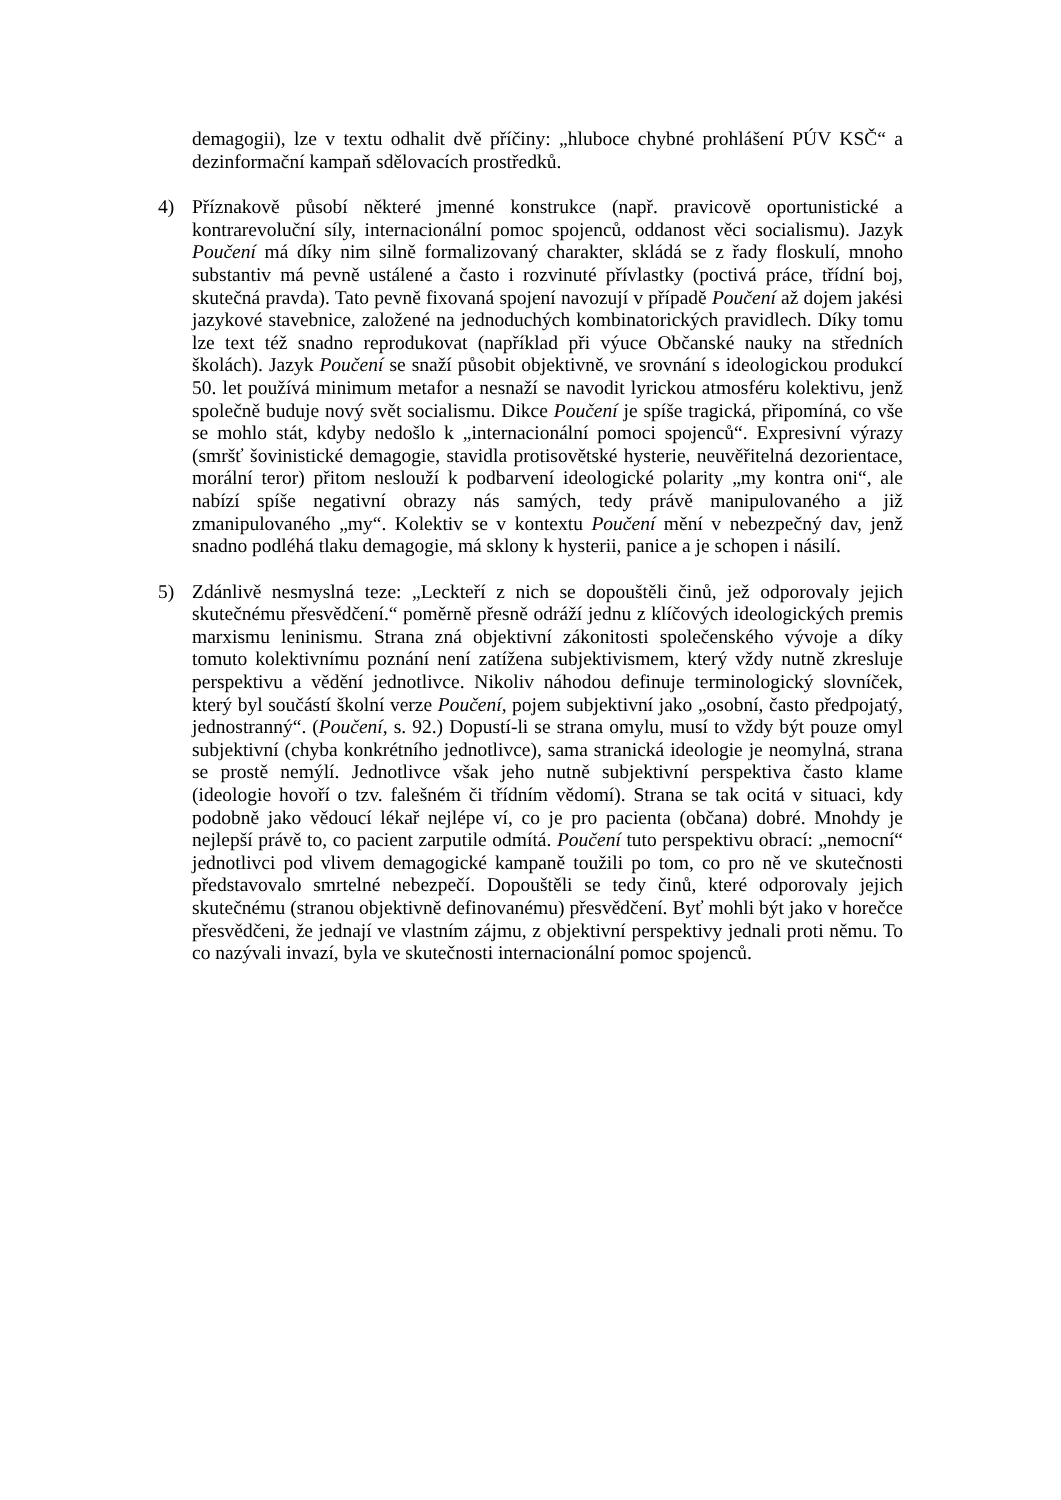demagogii), lze v textu odhalit dvě příčiny: „hluboce chybné prohlášení PÚV KSČ“ a dezinformační kampaň sdělovacích prostředků.
4) Příznakově působí některé jmenné konstrukce (např. pravicově oportunistické a kontrarevoluční síly, internacionální pomoc spojenců, oddanost věci socialismu). Jazyk Poučení má díky nim silně formalizovaný charakter, skládá se z řady floskulí, mnoho substantiv má pevně ustálené a často i rozvinuté přívlastky (poctivá práce, třídní boj, skutečná pravda). Tato pevně fixovaná spojení navozují v případě Poučení až dojem jakési jazykové stavebnice, založené na jednoduchých kombinatorických pravidlech. Díky tomu lze text též snadno reprodukovat (například při výuce Občanské nauky na středních školách). Jazyk Poučení se snaží působit objektivně, ve srovnání s ideologickou produkcí 50. let používá minimum metafor a nesnaží se navodit lyrickou atmosféru kolektivu, jenž společně buduje nový svět socialismu. Dikce Poučení je spíše tragická, připomíná, co vše se mohlo stát, kdyby nedošlo k „internacionální pomoci spojenců“. Expresivní výrazy (smršť šovinistické demagogie, stavidla protisovětské hysterie, neuvěřitelná dezorientace, morální teror) přitom neslouží k podbarvení ideologické polarity „my kontra oni“, ale nabízí spíše negativní obrazy nás samých, tedy právě manipulovaného a již zmanipulovaného „my“. Kolektiv se v kontextu Poučení mění v nebezpečný dav, jenž snadno podléhá tlaku demagogie, má sklony k hysterii, panice a je schopen i násilí.
5) Zdánlivě nesmyslná teze: „Leckteří z nich se dopouštěli činů, jež odporovaly jejich skutečnému přesvědčení.“ poměrně přesně odráží jednu z klíčových ideologických premis marxismu leninismu. Strana zná objektivní zákonitosti společenského vývoje a díky tomuto kolektivnímu poznání není zatížena subjektivismem, který vždy nutně zkresluje perspektivu a vědění jednotlivce. Nikoliv náhodou definuje terminologický slovníček, který byl součástí školní verze Poučení, pojem subjektivní jako „osobní, často předpojatý, jednostranný“. (Poučení, s. 92.) Dopustí-li se strana omylu, musí to vždy být pouze omyl subjektivní (chyba konkrétního jednotlivce), sama stranická ideologie je neomylná, strana se prostě nemýlí. Jednotlivce však jeho nutně subjektivní perspektiva často klame (ideologie hovoří o tzv. falešném či třídním vědomí). Strana se tak ocitá v situaci, kdy podobně jako vědoucí lékař nejlépe ví, co je pro pacienta (občana) dobré. Mnohdy je nejlepší právě to, co pacient zarputile odmítá. Poučení tuto perspektivu obrací: „nemocní“ jednotlivci pod vlivem demagogické kampaně toužili po tom, co pro ně ve skutečnosti představovalo smrtelné nebezpečí. Dopouštěli se tedy činů, které odporovaly jejich skutečnému (stranou objektivně definovanému) přesvědčení. Byť mohli být jako v horečce přesvědčeni, že jednají ve vlastním zájmu, z objektivní perspektivy jednali proti němu. To co nazývali invazí, byla ve skutečnosti internacionální pomoc spojenců.